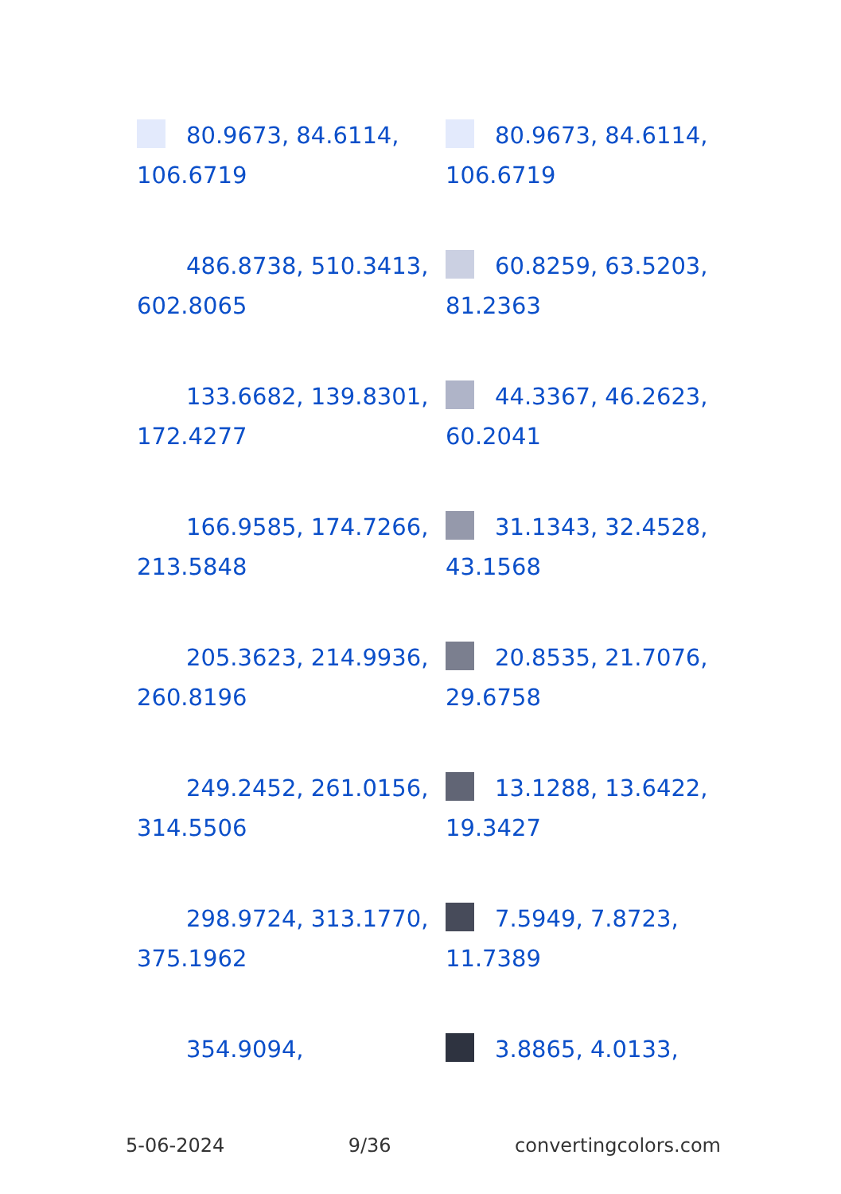80.9673, 84.6114, 106.6719
80.9673, 84.6114, 106.6719
486.8738, 510.3413, 602.8065
60.8259, 63.5203, 81.2363
133.6682, 139.8301, 172.4277
44.3367, 46.2623, 60.2041
166.9585, 174.7266, 213.5848
31.1343, 32.4528, 43.1568
205.3623, 214.9936, 260.8196
20.8535, 21.7076, 29.6758
249.2452, 261.0156, 314.5506
13.1288, 13.6422, 19.3427
298.9724, 313.1770, 375.1962
7.5949, 7.8723, 11.7389
354.9094,
3.8865, 4.0133,
5-06-2024 9/36 convertingcolors.com